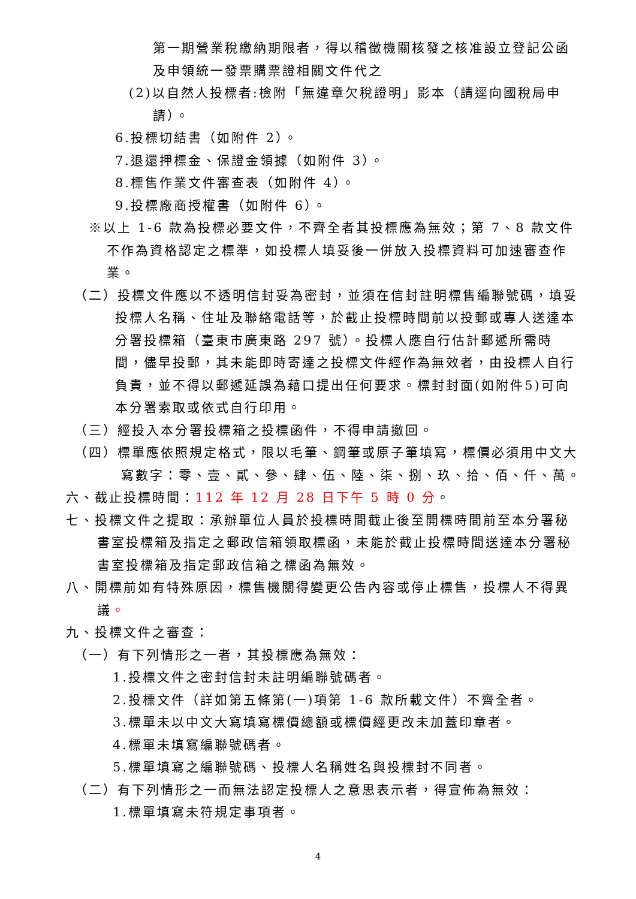第一期營業稅繳納期限者，得以稽徵機關核發之核准設立登記公函及申領統一發票購票證相關文件代之
(2)以自然人投標者:檢附「無違章欠稅證明」影本（請逕向國稅局申
請）。
6.投標切結書（如附件 2）。
7.退還押標金、保證金領據（如附件 3）。
8.標售作業文件審查表（如附件 4）。
9.投標廠商授權書（如附件 6）。
※以上 1-6 款為投標必要文件，不齊全者其投標應為無效；第 7、8 款文件不作為資格認定之標準，如投標人填妥後一併放入投標資料可加速審查作業。
（二）投標文件應以不透明信封妥為密封，並須在信封註明標售編聯號碼，填妥投標人名稱、住址及聯絡電話等，於截止投標時間前以投郵或專人送達本分署投標箱（臺東市廣東路 297 號）。投標人應自行估計郵遞所需時間，儘早投郵，其未能即時寄達之投標文件經作為無效者，由投標人自行負責，並不得以郵遞延誤為藉口提出任何要求。標封封面(如附件5)可向本分署索取或依式自行印用。
（三）經投入本分署投標箱之投標函件，不得申請撤回。
（四）標單應依照規定格式，限以毛筆、鋼筆或原子筆填寫，標價必須用中文大寫數字：零、壹、貳、參、肆、伍、陸、柒、捌、玖、拾、佰、仟、萬。
六、截止投標時間：112 年 12 月 28 日下午 5 時 0 分。
七、投標文件之提取：承辦單位人員於投標時間截止後至開標時間前至本分署秘書室投標箱及指定之郵政信箱領取標函，未能於截止投標時間送達本分署秘書室投標箱及指定郵政信箱之標函為無效。
八、開標前如有特殊原因，標售機關得變更公告內容或停止標售，投標人不得異議。
九、投標文件之審查：
（一）有下列情形之一者，其投標應為無效：
1.投標文件之密封信封未註明編聯號碼者。
2.投標文件（詳如第五條第(一)項第 1-6 款所載文件）不齊全者。
3.標單未以中文大寫填寫標價總額或標價經更改未加蓋印章者。
4.標單未填寫編聯號碼者。
5.標單填寫之編聯號碼、投標人名稱姓名與投標封不同者。
（二）有下列情形之一而無法認定投標人之意思表示者，得宣佈為無效：
1.標單填寫未符規定事項者。
4